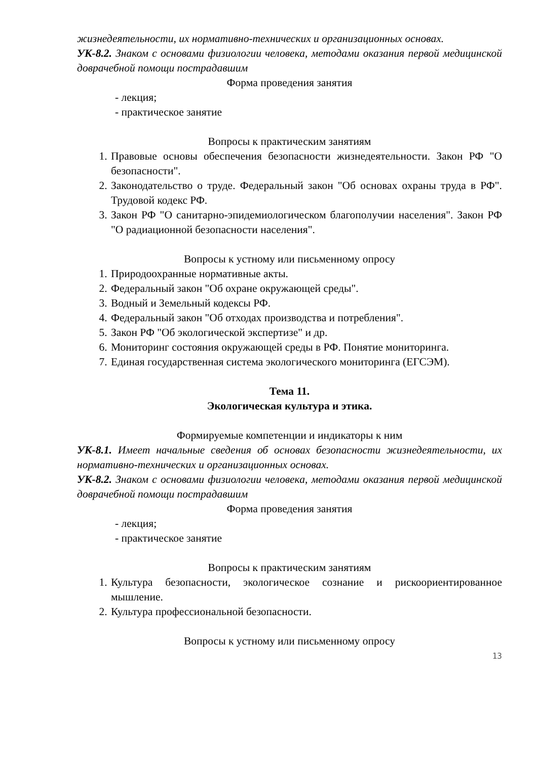жизнедеятельности, их нормативно-технических и организационных основах.
УК-8.2. Знаком с основами физиологии человека, методами оказания первой медицинской доврачебной помощи пострадавшим
Форма проведения занятия
- лекция;
- практическое занятие
Вопросы к практическим занятиям
1. Правовые основы обеспечения безопасности жизнедеятельности. Закон РФ "О безопасности".
2. Законодательство о труде. Федеральный закон "Об основах охраны труда в РФ". Трудовой кодекс РФ.
3. Закон РФ "О санитарно-эпидемиологическом благополучии населения". Закон РФ "О радиационной безопасности населения".
Вопросы к устному или письменному опросу
1. Природоохранные нормативные акты.
2. Федеральный закон "Об охране окружающей среды".
3. Водный и Земельный кодексы РФ.
4. Федеральный закон "Об отходах производства и потребления".
5. Закон РФ "Об экологической экспертизе" и др.
6. Мониторинг состояния окружающей среды в РФ. Понятие мониторинга.
7. Единая государственная система экологического мониторинга (ЕГСЭМ).
Тема 11.
Экологическая культура и этика.
Формируемые компетенции и индикаторы к ним
УК-8.1. Имеет начальные сведения об основах безопасности жизнедеятельности, их нормативно-технических и организационных основах.
УК-8.2. Знаком с основами физиологии человека, методами оказания первой медицинской доврачебной помощи пострадавшим
Форма проведения занятия
- лекция;
- практическое занятие
Вопросы к практическим занятиям
1. Культура безопасности, экологическое сознание и рискоориентированное мышление.
2. Культура профессиональной безопасности.
Вопросы к устному или письменному опросу
13